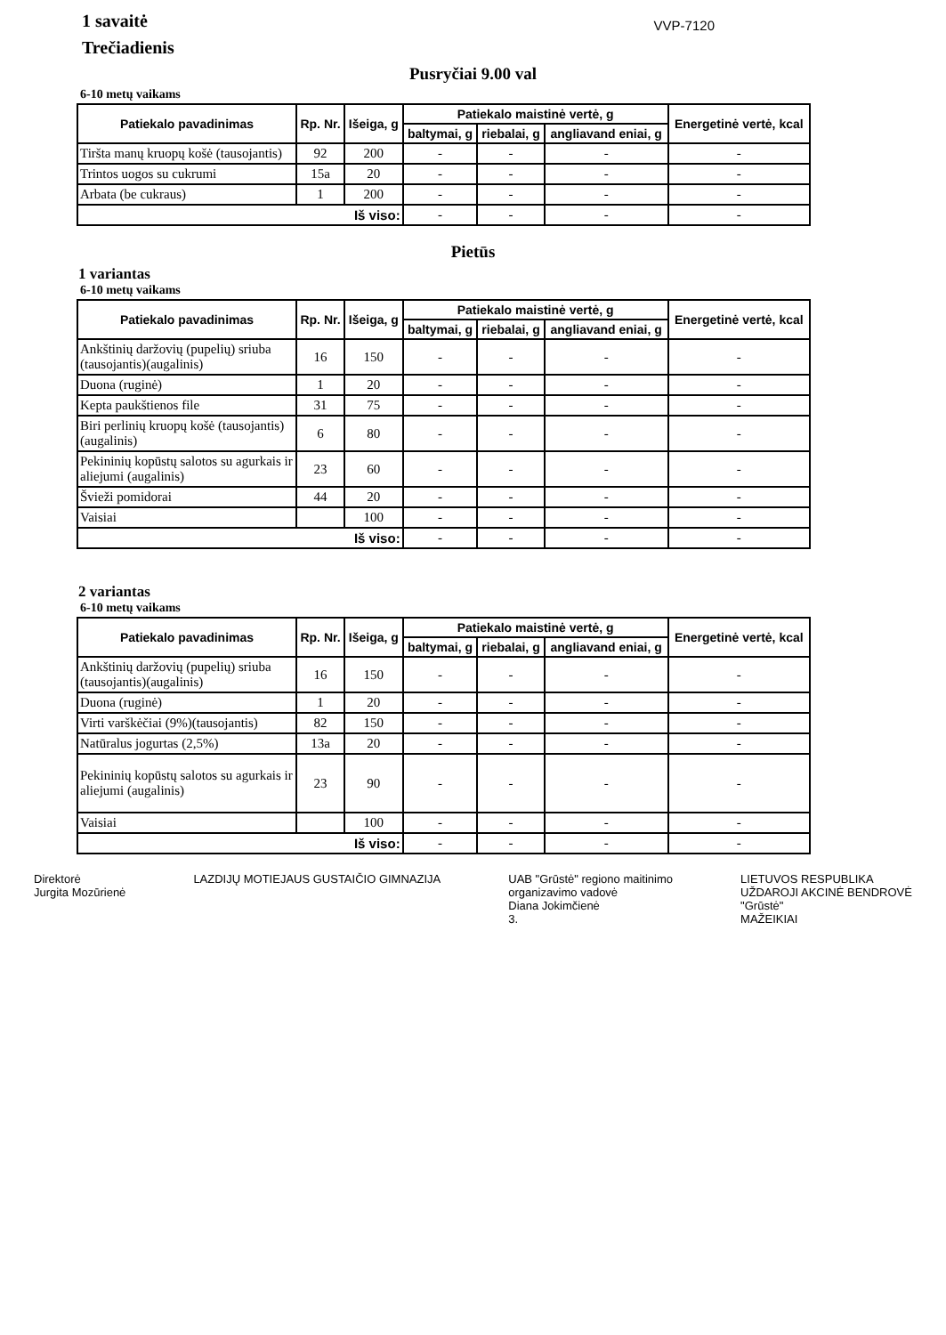1 savaitė
Trečiadienis
VVP-7120
Pusryčiai 9.00 val
6-10 metų vaikams
| Patiekalo pavadinimas | Rp. Nr. | Išeiga, g | Patiekalo maistinė vertė, g | | | Energetinė vertė, kcal |
| --- | --- | --- | --- | --- | --- | --- |
| | | | baltymai, g | riebalai, g | angliavand eniai, g | |
| Tiršta manų kruopų košė (tausojantis) | 92 | 200 | - | - | - | - |
| Trintos uogos su cukrumi | 15a | 20 | - | - | - | - |
| Arbata (be cukraus) | 1 | 200 | - | - | - | - |
| Iš viso: | | | - | - | - | - |
Pietūs
1 variantas
6-10 metų vaikams
| Patiekalo pavadinimas | Rp. Nr. | Išeiga, g | Patiekalo maistinė vertė, g | | | Energetinė vertė, kcal |
| --- | --- | --- | --- | --- | --- | --- |
| | | | baltymai, g | riebalai, g | angliavand eniai, g | |
| Ankštinių daržovių (pupelių) sriuba (tausojantis)(augalinis) | 16 | 150 | - | - | - | - |
| Duona (ruginė) | 1 | 20 | - | - | - | - |
| Kepta paukštienos file | 31 | 75 | - | - | - | - |
| Biri perlinių kruopų košė (tausojantis)(augalinis) | 6 | 80 | - | - | - | - |
| Pekininių kopūstų salotos su agurkais ir aliejumi (augalinis) | 23 | 60 | - | - | - | - |
| Švieži pomidorai | 44 | 20 | - | - | - | - |
| Vaisiai | | 100 | - | - | - | - |
| Iš viso: | | | - | - | - | - |
2 variantas
6-10 metų vaikams
| Patiekalo pavadinimas | Rp. Nr. | Išeiga, g | Patiekalo maistinė vertė, g | | | Energetinė vertė, kcal |
| --- | --- | --- | --- | --- | --- | --- |
| | | | baltymai, g | riebalai, g | angliavand eniai, g | |
| Ankštinių daržovių (pupelių) sriuba (tausojantis)(augalinis) | 16 | 150 | - | - | - | - |
| Duona (ruginė) | 1 | 20 | - | - | - | - |
| Virti varškėčiai (9%)(tausojantis) | 82 | 150 | - | - | - | - |
| Natūralus jogurtas (2,5%) | 13a | 20 | - | - | - | - |
| Pekininių kopūstų salotos su agurkais ir aliejumi (augalinis) | 23 | 90 | - | - | - | - |
| Vaisiai | | 100 | - | - | - | - |
| Iš viso: | | | - | - | - | - |
Direktorė
Jurgita Mozūrienė
LAZDIJŲ MOTIEJAUS GUSTAIČIO GIMNAZIJA
UAB "Grūstė" regiono maitinimo
organizavimo vadovė
Diana Jokimčienė
3.
LIETUVOS RESPUBLIKA
UŽDAROJI AKCINĖ BENDROVĖ
"Grūstė"
MAŽEIKIAI